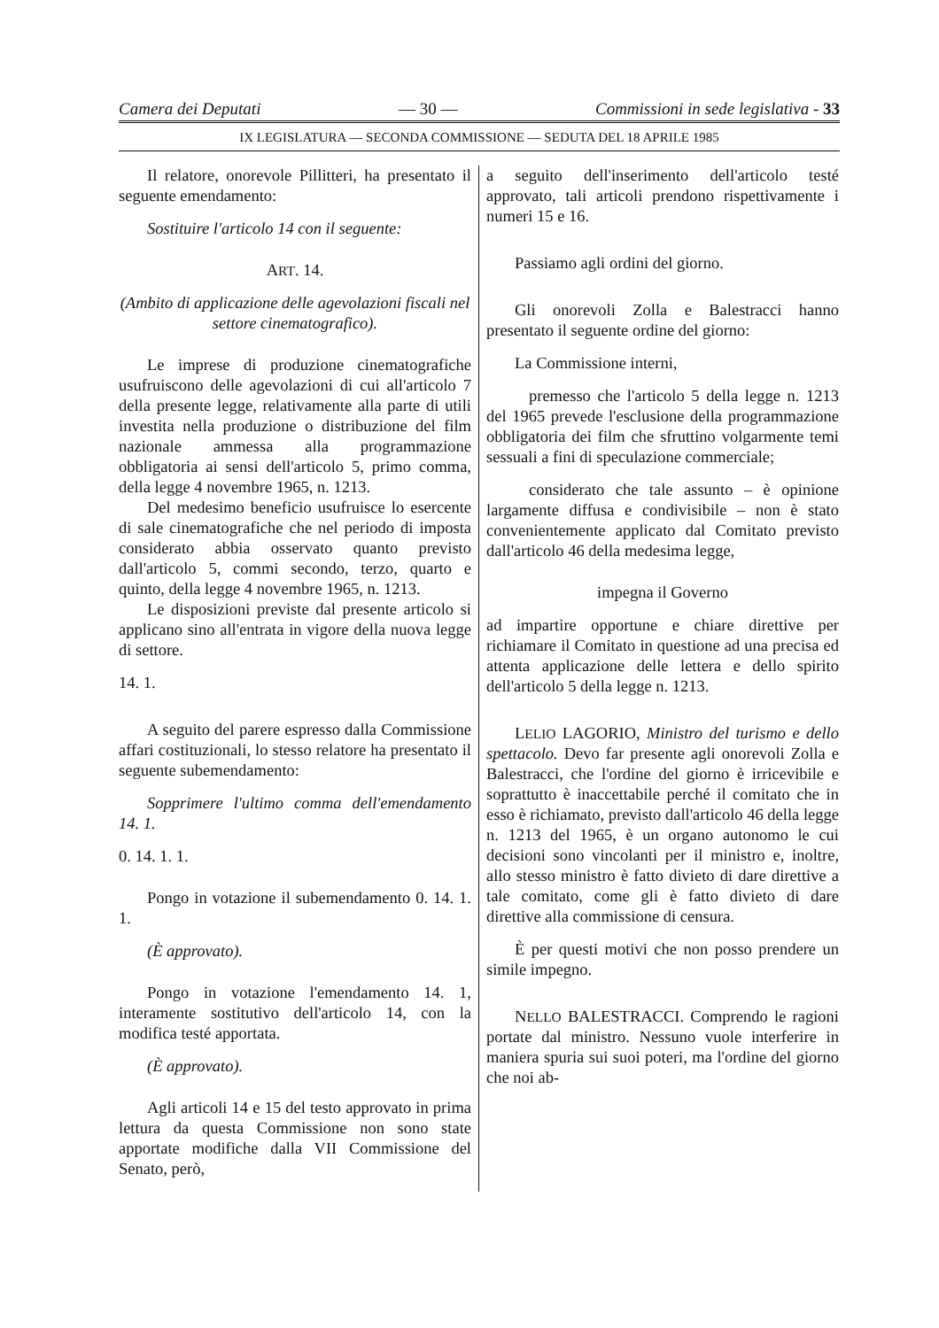Camera dei Deputati — 30 — Commissioni in sede legislativa - 33
IX LEGISLATURA — SECONDA COMMISSIONE — SEDUTA DEL 18 APRILE 1985
Il relatore, onorevole Pillitteri, ha presentato il seguente emendamento:
Sostituire l'articolo 14 con il seguente:
ART. 14.
(Ambito di applicazione delle agevolazioni fiscali nel settore cinematografico).
Le imprese di produzione cinematografiche usufruiscono delle agevolazioni di cui all'articolo 7 della presente legge, relativamente alla parte di utili investita nella produzione o distribuzione del film nazionale ammessa alla programmazione obbligatoria ai sensi dell'articolo 5, primo comma, della legge 4 novembre 1965, n. 1213.
Del medesimo beneficio usufruisce lo esercente di sale cinematografiche che nel periodo di imposta considerato abbia osservato quanto previsto dall'articolo 5, commi secondo, terzo, quarto e quinto, della legge 4 novembre 1965, n. 1213.
Le disposizioni previste dal presente articolo si applicano sino all'entrata in vigore della nuova legge di settore.
14. 1.
A seguito del parere espresso dalla Commissione affari costituzionali, lo stesso relatore ha presentato il seguente subemendamento:
Sopprimere l'ultimo comma dell'emendamento 14. 1.
0. 14. 1. 1.
Pongo in votazione il subemendamento 0. 14. 1. 1.
(È approvato).
Pongo in votazione l'emendamento 14. 1, interamente sostitutivo dell'articolo 14, con la modifica testé apportata.
(È approvato).
Agli articoli 14 e 15 del testo approvato in prima lettura da questa Commissione non sono state apportate modifiche dalla VII Commissione del Senato, però,
a seguito dell'inserimento dell'articolo testé approvato, tali articoli prendono rispettivamente i numeri 15 e 16.
Passiamo agli ordini del giorno.
Gli onorevoli Zolla e Balestracci hanno presentato il seguente ordine del giorno:
La Commissione interni,
premesso che l'articolo 5 della legge n. 1213 del 1965 prevede l'esclusione della programmazione obbligatoria dei film che sfruttino volgarmente temi sessuali a fini di speculazione commerciale;
considerato che tale assunto – è opinione largamente diffusa e condivisibile – non è stato convenientemente applicato dal Comitato previsto dall'articolo 46 della medesima legge,
impegna il Governo
ad impartire opportune e chiare direttive per richiamare il Comitato in questione ad una precisa ed attenta applicazione delle lettera e dello spirito dell'articolo 5 della legge n. 1213.
LELIO LAGORIO, Ministro del turismo e dello spettacolo. Devo far presente agli onorevoli Zolla e Balestracci, che l'ordine del giorno è irricevibile e soprattutto è inaccettabile perché il comitato che in esso è richiamato, previsto dall'articolo 46 della legge n. 1213 del 1965, è un organo autonomo le cui decisioni sono vincolanti per il ministro e, inoltre, allo stesso ministro è fatto divieto di dare direttive a tale comitato, come gli è fatto divieto di dare direttive alla commissione di censura.
È per questi motivi che non posso prendere un simile impegno.
NELLO BALESTRACCI. Comprendo le ragioni portate dal ministro. Nessuno vuole interferire in maniera spuria sui suoi poteri, ma l'ordine del giorno che noi ab-